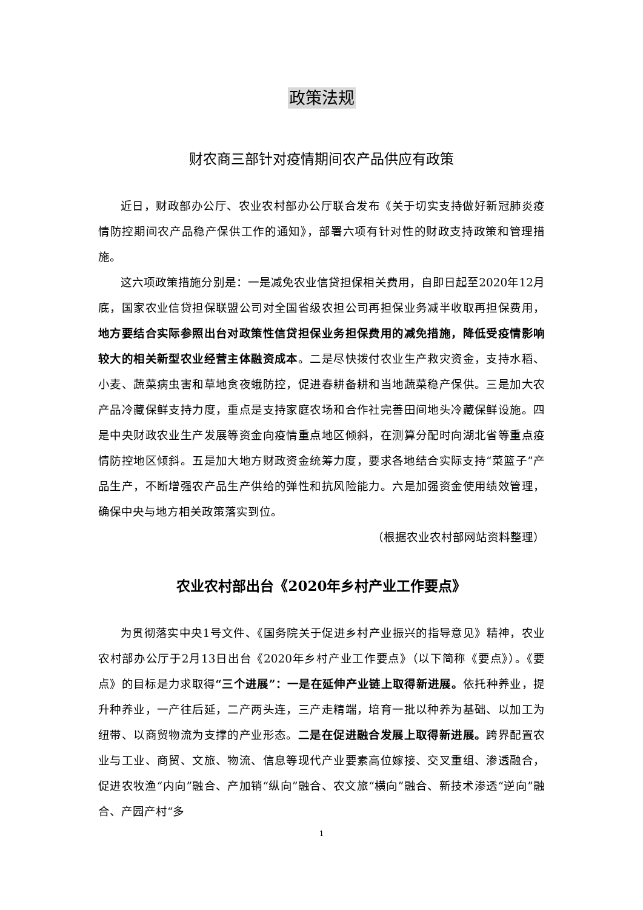政策法规
财农商三部针对疫情期间农产品供应有政策
近日，财政部办公厅、农业农村部办公厅联合发布《关于切实支持做好新冠肺炎疫情防控期间农产品稳产保供工作的通知》，部署六项有针对性的财政支持政策和管理措施。
这六项政策措施分别是：一是减免农业信贷担保相关费用，自即日起至2020年12月底，国家农业信贷担保联盟公司对全国省级农担公司再担保业务减半收取再担保费用，地方要结合实际参照出台对政策性信贷担保业务担保费用的减免措施，降低受疫情影响较大的相关新型农业经营主体融资成本。二是尽快拨付农业生产救灾资金，支持水稻、小麦、蔬菜病虫害和草地贪夜蛾防控，促进春耕备耕和当地蔬菜稳产保供。三是加大农产品冷藏保鲜支持力度，重点是支持家庭农场和合作社完善田间地头冷藏保鲜设施。四是中央财政农业生产发展等资金向疫情重点地区倾斜，在测算分配时向湖北省等重点疫情防控地区倾斜。五是加大地方财政资金统筹力度，要求各地结合实际支持“菜篮子”产品生产，不断增强农产品生产供给的弹性和抗风险能力。六是加强资金使用绩效管理，确保中央与地方相关政策落实到位。
（根据农业农村部网站资料整理）
农业农村部出台《2020年乡村产业工作要点》
为贯彻落实中央1号文件、《国务院关于促进乡村产业振兴的指导意见》精神，农业农村部办公厅于2月13日出台《2020年乡村产业工作要点》（以下简称《要点》）。《要点》的目标是力求取得“三个进展”：一是在延伸产业链上取得新进展。依托种养业，提升种养业，一产往后延，二产两头连，三产走精端，培育一批以种养为基础、以加工为纽带、以商贸物流为支撑的产业形态。二是在促进融合发展上取得新进展。跨界配置农业与工业、商贸、文旅、物流、信息等现代产业要素高位嫁接、交叉重组、渗透融合，促进农牧渔“内向”融合、产加销“纵向”融合、农文旅“横向”融合、新技术渗透“逆向”融合、产园产村“多
1